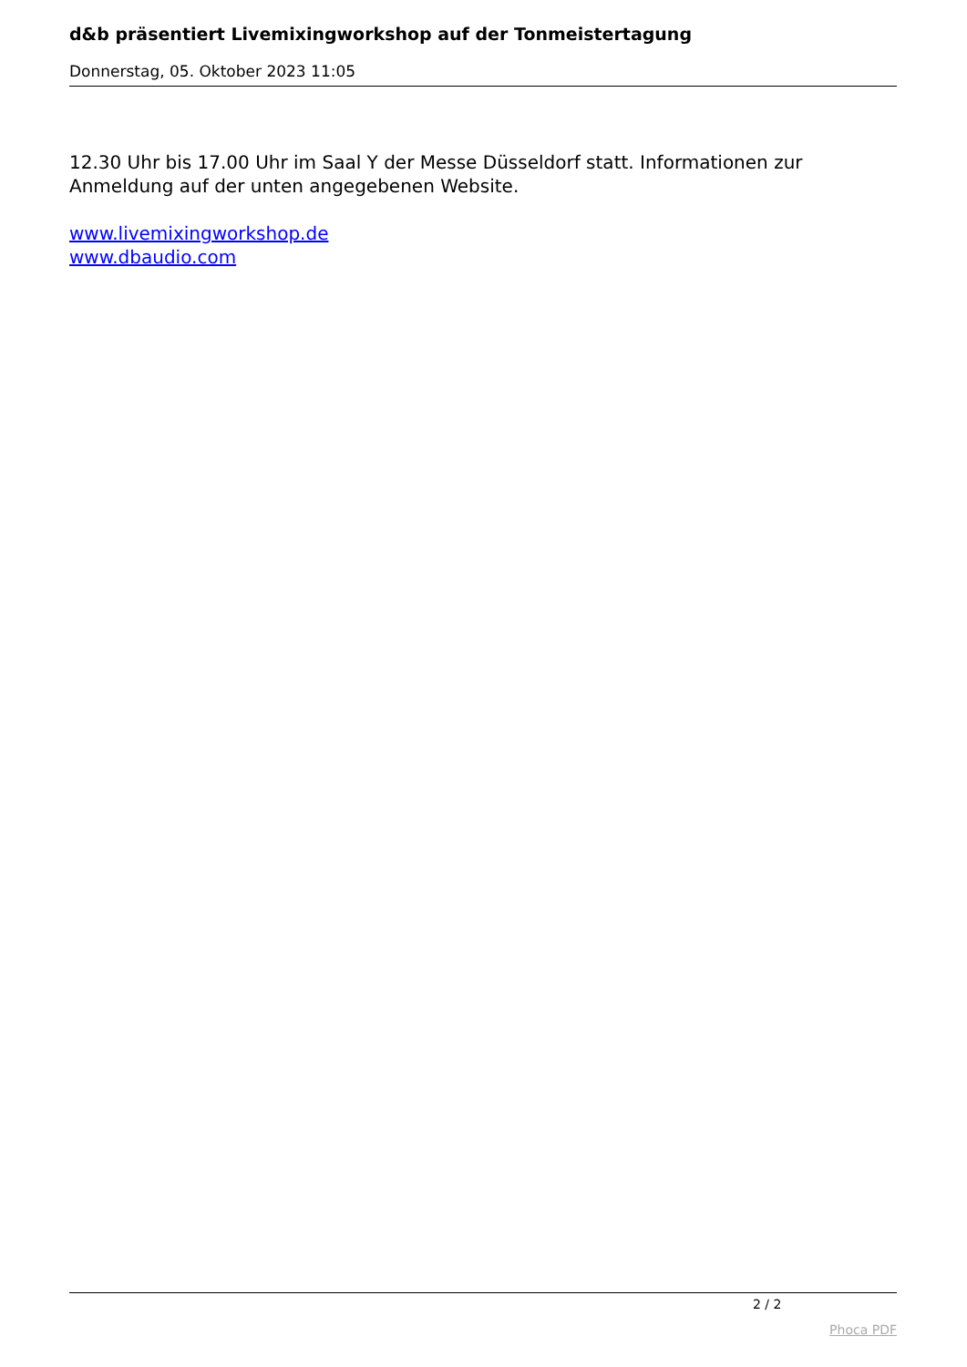d&b präsentiert Livemixingworkshop auf der Tonmeistertagung
Donnerstag, 05. Oktober 2023 11:05
12.30 Uhr bis 17.00 Uhr im Saal Y der Messe Düsseldorf statt. Informationen zur Anmeldung auf der unten angegebenen Website.
www.livemixingworkshop.de
www.dbaudio.com
2 / 2
Phoca PDF